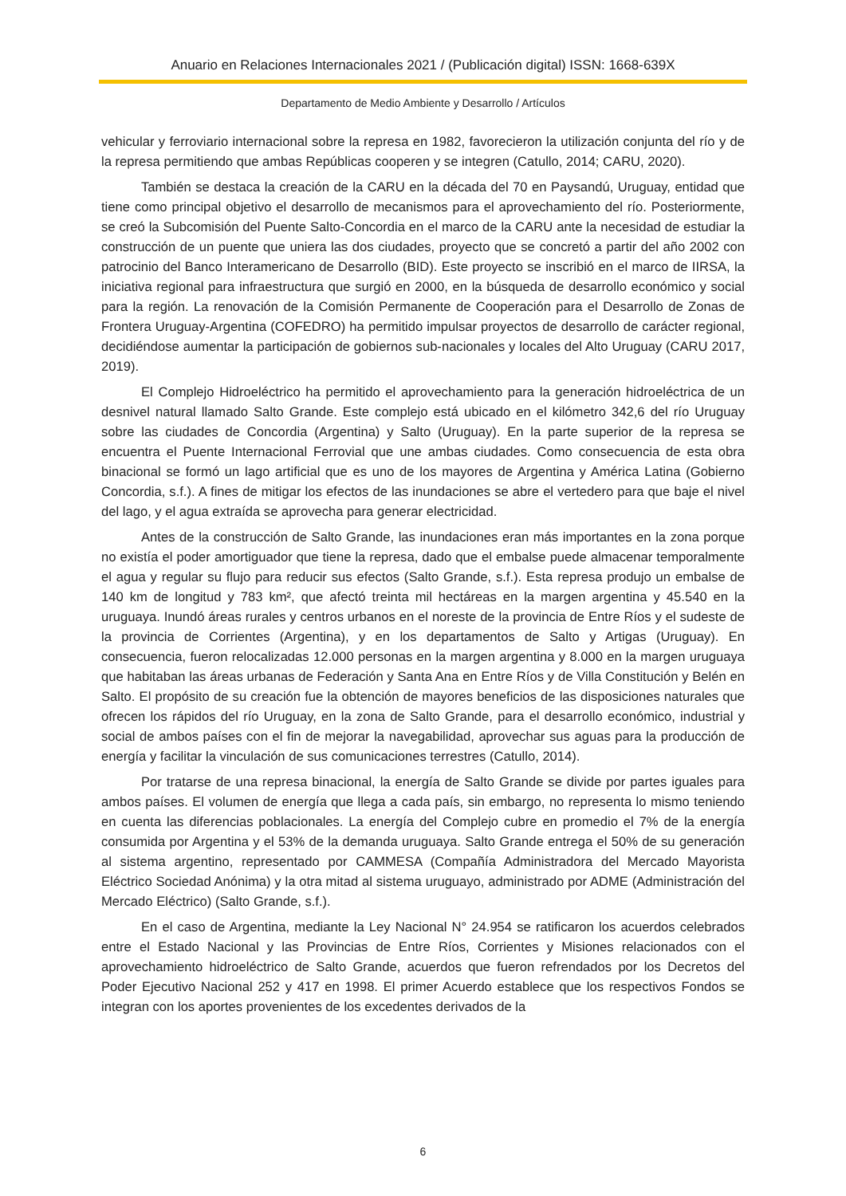Anuario en Relaciones Internacionales 2021 / (Publicación digital) ISSN: 1668-639X
Departamento de Medio Ambiente y Desarrollo / Artículos
vehicular y ferroviario internacional sobre la represa en 1982, favorecieron la utilización conjunta del río y de la represa permitiendo que ambas Repúblicas cooperen y se integren (Catullo, 2014; CARU, 2020).
También se destaca la creación de la CARU en la década del 70 en Paysandú, Uruguay, entidad que tiene como principal objetivo el desarrollo de mecanismos para el aprovechamiento del río. Posteriormente, se creó la Subcomisión del Puente Salto-Concordia en el marco de la CARU ante la necesidad de estudiar la construcción de un puente que uniera las dos ciudades, proyecto que se concretó a partir del año 2002 con patrocinio del Banco Interamericano de Desarrollo (BID). Este proyecto se inscribió en el marco de IIRSA, la iniciativa regional para infraestructura que surgió en 2000, en la búsqueda de desarrollo económico y social para la región. La renovación de la Comisión Permanente de Cooperación para el Desarrollo de Zonas de Frontera Uruguay-Argentina (COFEDRO) ha permitido impulsar proyectos de desarrollo de carácter regional, decidiéndose aumentar la participación de gobiernos sub-nacionales y locales del Alto Uruguay (CARU 2017, 2019).
El Complejo Hidroeléctrico ha permitido el aprovechamiento para la generación hidroeléctrica de un desnivel natural llamado Salto Grande. Este complejo está ubicado en el kilómetro 342,6 del río Uruguay sobre las ciudades de Concordia (Argentina) y Salto (Uruguay). En la parte superior de la represa se encuentra el Puente Internacional Ferrovial que une ambas ciudades. Como consecuencia de esta obra binacional se formó un lago artificial que es uno de los mayores de Argentina y América Latina (Gobierno Concordia, s.f.). A fines de mitigar los efectos de las inundaciones se abre el vertedero para que baje el nivel del lago, y el agua extraída se aprovecha para generar electricidad.
Antes de la construcción de Salto Grande, las inundaciones eran más importantes en la zona porque no existía el poder amortiguador que tiene la represa, dado que el embalse puede almacenar temporalmente el agua y regular su flujo para reducir sus efectos (Salto Grande, s.f.). Esta represa produjo un embalse de 140 km de longitud y 783 km², que afectó treinta mil hectáreas en la margen argentina y 45.540 en la uruguaya. Inundó áreas rurales y centros urbanos en el noreste de la provincia de Entre Ríos y el sudeste de la provincia de Corrientes (Argentina), y en los departamentos de Salto y Artigas (Uruguay). En consecuencia, fueron relocalizadas 12.000 personas en la margen argentina y 8.000 en la margen uruguaya que habitaban las áreas urbanas de Federación y Santa Ana en Entre Ríos y de Villa Constitución y Belén en Salto. El propósito de su creación fue la obtención de mayores beneficios de las disposiciones naturales que ofrecen los rápidos del río Uruguay, en la zona de Salto Grande, para el desarrollo económico, industrial y social de ambos países con el fin de mejorar la navegabilidad, aprovechar sus aguas para la producción de energía y facilitar la vinculación de sus comunicaciones terrestres (Catullo, 2014).
Por tratarse de una represa binacional, la energía de Salto Grande se divide por partes iguales para ambos países. El volumen de energía que llega a cada país, sin embargo, no representa lo mismo teniendo en cuenta las diferencias poblacionales. La energía del Complejo cubre en promedio el 7% de la energía consumida por Argentina y el 53% de la demanda uruguaya. Salto Grande entrega el 50% de su generación al sistema argentino, representado por CAMMESA (Compañía Administradora del Mercado Mayorista Eléctrico Sociedad Anónima) y la otra mitad al sistema uruguayo, administrado por ADME (Administración del Mercado Eléctrico) (Salto Grande, s.f.).
En el caso de Argentina, mediante la Ley Nacional N° 24.954 se ratificaron los acuerdos celebrados entre el Estado Nacional y las Provincias de Entre Ríos, Corrientes y Misiones relacionados con el aprovechamiento hidroeléctrico de Salto Grande, acuerdos que fueron refrendados por los Decretos del Poder Ejecutivo Nacional 252 y 417 en 1998. El primer Acuerdo establece que los respectivos Fondos se integran con los aportes provenientes de los excedentes derivados de la
6